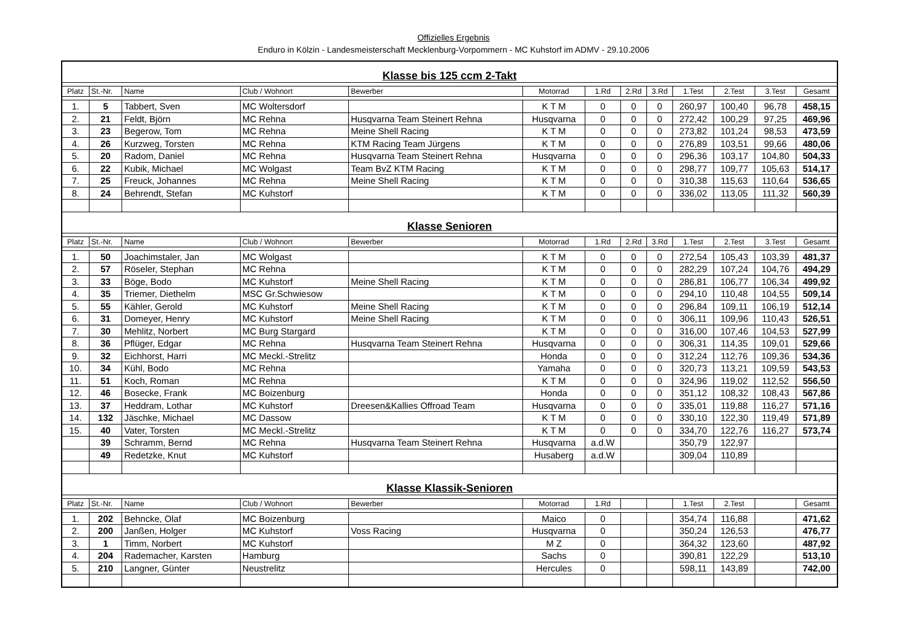Offizielles Ergebnis
Enduro in Kölzin - Landesmeisterschaft Mecklenburg-Vorpommern - MC Kuhstorf im ADMV - 29.10.2006
| Klasse bis 125 ccm 2-Takt | | | | | | | | | | | | |
| Platz | St.-Nr. | Name | Club / Wohnort | Bewerber | Motorrad | 1.Rd | 2.Rd | 3.Rd | 1.Test | 2.Test | 3.Test | Gesamt |
| 1. | 5 | Tabbert, Sven | MC Woltersdorf | | K T M | 0 | 0 | 0 | 260,97 | 100,40 | 96,78 | 458,15 |
| 2. | 21 | Feldt, Björn | MC Rehna | Husqvarna Team Steinert Rehna | Husqvarna | 0 | 0 | 0 | 272,42 | 100,29 | 97,25 | 469,96 |
| 3. | 23 | Begerow, Tom | MC Rehna | Meine Shell Racing | K T M | 0 | 0 | 0 | 273,82 | 101,24 | 98,53 | 473,59 |
| 4. | 26 | Kurzweg, Torsten | MC Rehna | KTM Racing Team Jürgens | K T M | 0 | 0 | 0 | 276,89 | 103,51 | 99,66 | 480,06 |
| 5. | 20 | Radom, Daniel | MC Rehna | Husqvarna Team Steinert Rehna | Husqvarna | 0 | 0 | 0 | 296,36 | 103,17 | 104,80 | 504,33 |
| 6. | 22 | Kubik, Michael | MC Wolgast | Team BvZ KTM Racing | K T M | 0 | 0 | 0 | 298,77 | 109,77 | 105,63 | 514,17 |
| 7. | 25 | Freuck, Johannes | MC Rehna | Meine Shell Racing | K T M | 0 | 0 | 0 | 310,38 | 115,63 | 110,64 | 536,65 |
| 8. | 24 | Behrendt, Stefan | MC Kuhstorf | | K T M | 0 | 0 | 0 | 336,02 | 113,05 | 111,32 | 560,39 |
| Klasse Senioren | | | | | | | | | | | | |
| Platz | St.-Nr. | Name | Club / Wohnort | Bewerber | Motorrad | 1.Rd | 2.Rd | 3.Rd | 1.Test | 2.Test | 3.Test | Gesamt |
| 1. | 50 | Joachimstaler, Jan | MC Wolgast | | K T M | 0 | 0 | 0 | 272,54 | 105,43 | 103,39 | 481,37 |
| 2. | 57 | Röseler, Stephan | MC Rehna | | K T M | 0 | 0 | 0 | 282,29 | 107,24 | 104,76 | 494,29 |
| 3. | 33 | Böge, Bodo | MC Kuhstorf | Meine Shell Racing | K T M | 0 | 0 | 0 | 286,81 | 106,77 | 106,34 | 499,92 |
| 4. | 35 | Triemer, Diethelm | MSC Gr.Schwiesow | | K T M | 0 | 0 | 0 | 294,10 | 110,48 | 104,55 | 509,14 |
| 5. | 55 | Kähler, Gerold | MC Kuhstorf | Meine Shell Racing | K T M | 0 | 0 | 0 | 296,84 | 109,11 | 106,19 | 512,14 |
| 6. | 31 | Domeyer, Henry | MC Kuhstorf | Meine Shell Racing | K T M | 0 | 0 | 0 | 306,11 | 109,96 | 110,43 | 526,51 |
| 7. | 30 | Mehlitz, Norbert | MC Burg Stargard | | K T M | 0 | 0 | 0 | 316,00 | 107,46 | 104,53 | 527,99 |
| 8. | 36 | Pflüger, Edgar | MC Rehna | Husqvarna Team Steinert Rehna | Husqvarna | 0 | 0 | 0 | 306,31 | 114,35 | 109,01 | 529,66 |
| 9. | 32 | Eichhorst, Harri | MC Meckl.-Strelitz | | Honda | 0 | 0 | 0 | 312,24 | 112,76 | 109,36 | 534,36 |
| 10. | 34 | Kühl, Bodo | MC Rehna | | Yamaha | 0 | 0 | 0 | 320,73 | 113,21 | 109,59 | 543,53 |
| 11. | 51 | Koch, Roman | MC Rehna | | K T M | 0 | 0 | 0 | 324,96 | 119,02 | 112,52 | 556,50 |
| 12. | 46 | Bosecke, Frank | MC Boizenburg | | Honda | 0 | 0 | 0 | 351,12 | 108,32 | 108,43 | 567,86 |
| 13. | 37 | Heddram, Lothar | MC Kuhstorf | Dreesen&Kallies Offroad Team | Husqvarna | 0 | 0 | 0 | 335,01 | 119,88 | 116,27 | 571,16 |
| 14. | 132 | Jäschke, Michael | MC Dassow | | K T M | 0 | 0 | 0 | 330,10 | 122,30 | 119,49 | 571,89 |
| 15. | 40 | Vater, Torsten | MC Meckl.-Strelitz | | K T M | 0 | 0 | 0 | 334,70 | 122,76 | 116,27 | 573,74 |
| | 39 | Schramm, Bernd | MC Rehna | Husqvarna Team Steinert Rehna | Husqvarna | a.d.W | | | 350,79 | 122,97 | | |
| | 49 | Redetzke, Knut | MC Kuhstorf | | Husaberg | a.d.W | | | 309,04 | 110,89 | | |
| Klasse Klassik-Senioren | | | | | | | | | | | | |
| Platz | St.-Nr. | Name | Club / Wohnort | Bewerber | Motorrad | 1.Rd | | | 1.Test | 2.Test | | Gesamt |
| 1. | 202 | Behncke, Olaf | MC Boizenburg | | Maico | 0 | | | 354,74 | 116,88 | | 471,62 |
| 2. | 200 | Janßen, Holger | MC Kuhstorf | Voss Racing | Husqvarna | 0 | | | 350,24 | 126,53 | | 476,77 |
| 3. | 1 | Timm, Norbert | MC Kuhstorf | | M Z | 0 | | | 364,32 | 123,60 | | 487,92 |
| 4. | 204 | Rademacher, Karsten | Hamburg | | Sachs | 0 | | | 390,81 | 122,29 | | 513,10 |
| 5. | 210 | Langner, Günter | Neustrelitz | | Hercules | 0 | | | 598,11 | 143,89 | | 742,00 |